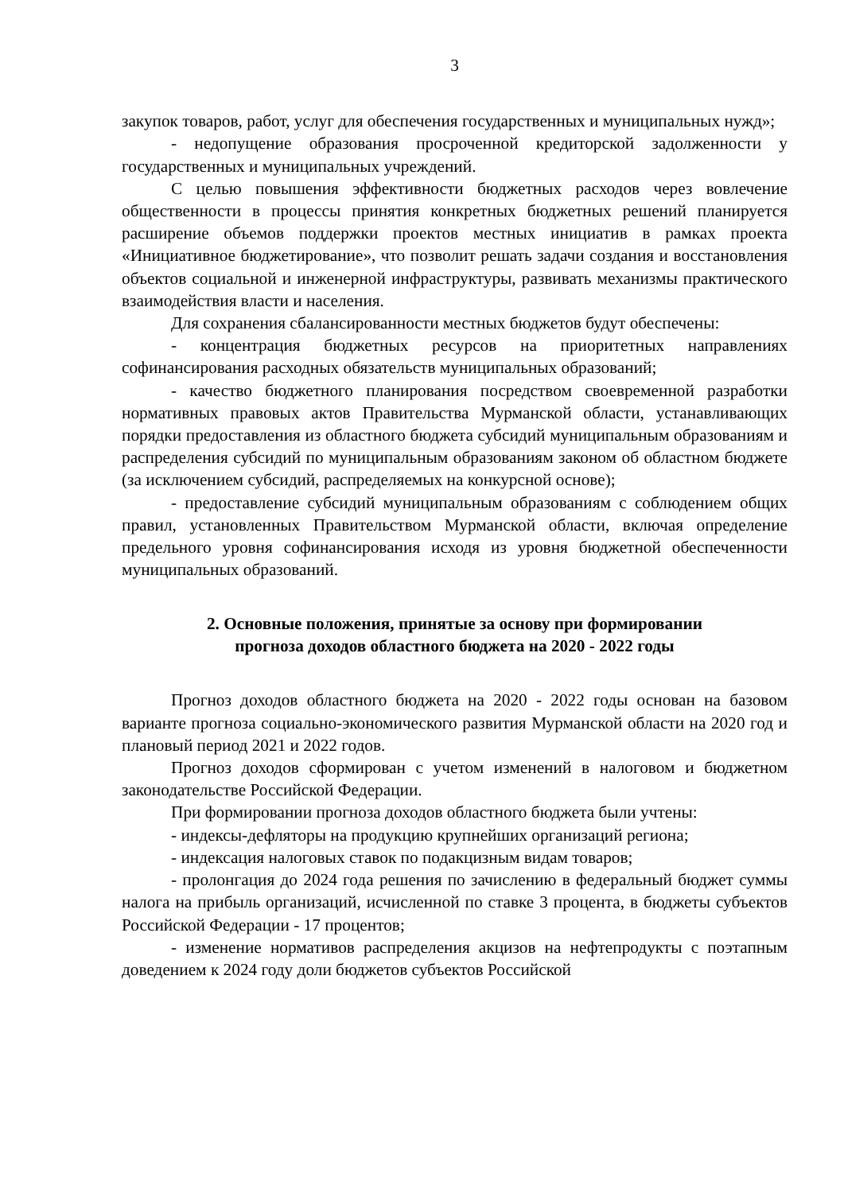3
закупок товаров, работ, услуг для обеспечения государственных и муниципальных нужд»;
- недопущение образования просроченной кредиторской задолженности у государственных и муниципальных учреждений.
С целью повышения эффективности бюджетных расходов через вовлечение общественности в процессы принятия конкретных бюджетных решений планируется расширение объемов поддержки проектов местных инициатив в рамках проекта «Инициативное бюджетирование», что позволит решать задачи создания и восстановления объектов социальной и инженерной инфраструктуры, развивать механизмы практического взаимодействия власти и населения.
Для сохранения сбалансированности местных бюджетов будут обеспечены:
- концентрация бюджетных ресурсов на приоритетных направлениях софинансирования расходных обязательств муниципальных образований;
- качество бюджетного планирования посредством своевременной разработки нормативных правовых актов Правительства Мурманской области, устанавливающих порядки предоставления из областного бюджета субсидий муниципальным образованиям и распределения субсидий по муниципальным образованиям законом об областном бюджете (за исключением субсидий, распределяемых на конкурсной основе);
- предоставление субсидий муниципальным образованиям с соблюдением общих правил, установленных Правительством Мурманской области, включая определение предельного уровня софинансирования исходя из уровня бюджетной обеспеченности муниципальных образований.
2. Основные положения, принятые за основу при формировании
прогноза доходов областного бюджета на 2020 - 2022 годы
Прогноз доходов областного бюджета на 2020 - 2022 годы основан на базовом варианте прогноза социально-экономического развития Мурманской области на 2020 год и плановый период 2021 и 2022 годов.
Прогноз доходов сформирован с учетом изменений в налоговом и бюджетном законодательстве Российской Федерации.
При формировании прогноза доходов областного бюджета были учтены:
- индексы-дефляторы на продукцию крупнейших организаций региона;
- индексация налоговых ставок по подакцизным видам товаров;
- пролонгация до 2024 года решения по зачислению в федеральный бюджет суммы налога на прибыль организаций, исчисленной по ставке 3 процента, в бюджеты субъектов Российской Федерации - 17 процентов;
- изменение нормативов распределения акцизов на нефтепродукты с поэтапным доведением к 2024 году доли бюджетов субъектов Российской